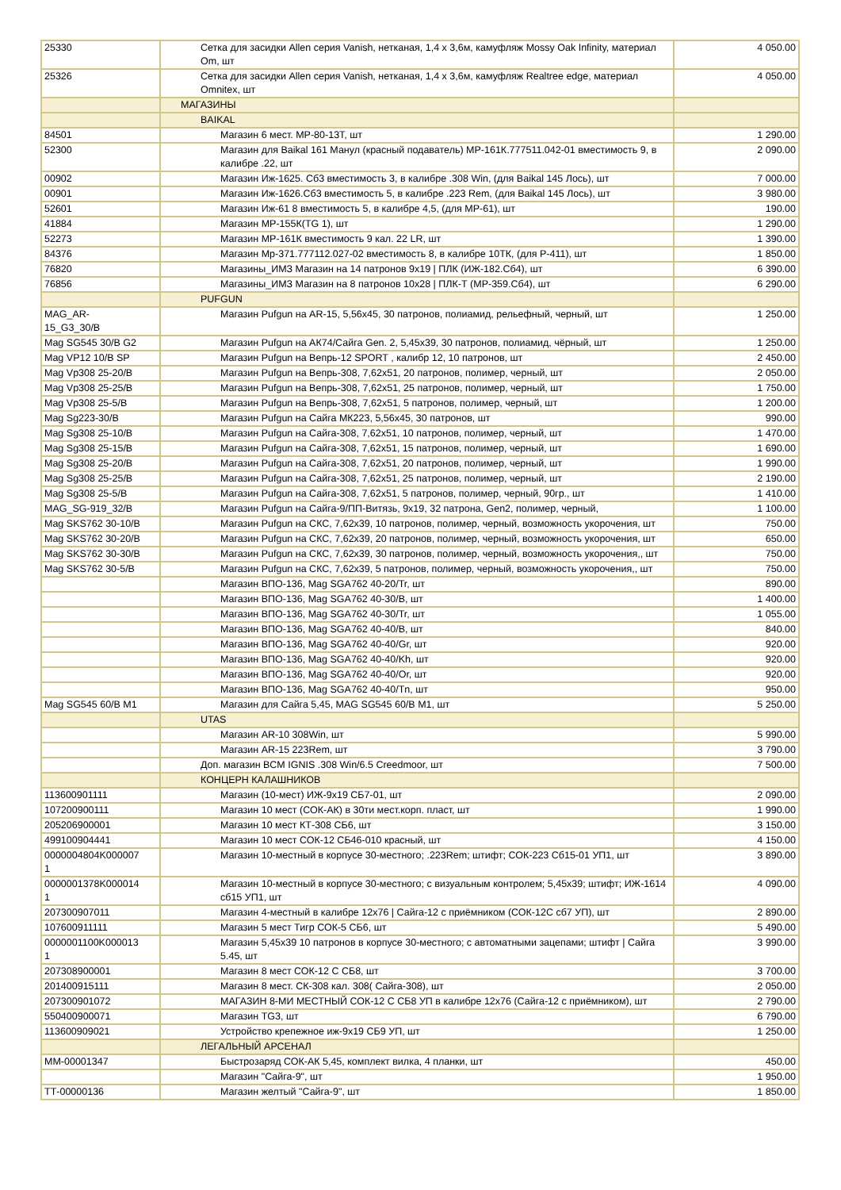| 25330 | Сетка для засидки Allen серия Vanish, нетканая, 1,4 х 3,6м, камуфляж Mossy Oak Infinity, материал Om, шт | 4 050.00 |
| 25326 | Сетка для засидки Allen серия Vanish, нетканая, 1,4 х 3,6м, камуфляж Realtree edge, материал Omnitex, шт | 4 050.00 |
| | МАГАЗИНЫ | |
| | BAIKAL | |
| 84501 | Магазин 6 мест. МР-80-13Т, шт | 1 290.00 |
| 52300 | Магазин для Baikal 161 Манул (красный подаватель) МР-161К.777511.042-01 вместимость 9, в калибре .22, шт | 2 090.00 |
| 00902 | Магазин Иж-1625. Сб3 вместимость 3, в калибре .308 Win, (для Baikal 145 Лось), шт | 7 000.00 |
| 00901 | Магазин Иж-1626.Сб3 вместимость 5, в калибре .223 Rem, (для Baikal 145 Лось), шт | 3 980.00 |
| 52601 | Магазин Иж-61 8 вместимость 5, в калибре 4,5, (для МР-61), шт | 190.00 |
| 41884 | Магазин МР-155К(TG 1), шт | 1 290.00 |
| 52273 | Магазин МР-161К вместимость 9 кал. 22 LR, шт | 1 390.00 |
| 84376 | Магазин Мр-371.777112.027-02 вместимость 8, в калибре 10ТК, (для Р-411), шт | 1 850.00 |
| 76820 | Магазины_ИМЗ Магазин на 14 патронов 9х19 / ПЛК (ИЖ-182.Сб4), шт | 6 390.00 |
| 76856 | Магазины_ИМЗ Магазин на 8 патронов 10х28 / ПЛК-Т (МР-359.Сб4), шт | 6 290.00 |
| | PUFGUN | |
| MAG_AR- 15_G3_30/B | Магазин Pufgun на AR-15, 5,56x45, 30 патронов, полиамид, рельефный, черный, шт | 1 250.00 |
| Mag SG545 30/B G2 | Магазин Pufgun на АК74/Сайга Gen. 2, 5,45x39, 30 патронов, полиамид, чёрный, шт | 1 250.00 |
| Mag VP12 10/B SP | Магазин Pufgun на Вепрь-12 SPORT , калибр 12, 10 патронов, шт | 2 450.00 |
| Mag Vp308 25-20/B | Магазин Pufgun на Вепрь-308, 7,62x51, 20 патронов, полимер, черный, шт | 2 050.00 |
| Mag Vp308 25-25/B | Магазин Pufgun на Вепрь-308, 7,62x51, 25 патронов, полимер, черный, шт | 1 750.00 |
| Mag Vp308 25-5/B | Магазин Pufgun на Вепрь-308, 7,62x51, 5 патронов, полимер, черный, шт | 1 200.00 |
| Mag Sg223-30/B | Магазин Pufgun на Сайга МК223, 5,56x45, 30 патронов, шт | 990.00 |
| Mag Sg308 25-10/B | Магазин Pufgun на Сайга-308, 7,62x51, 10 патронов, полимер, черный, шт | 1 470.00 |
| Mag Sg308 25-15/B | Магазин Pufgun на Сайга-308, 7,62x51, 15 патронов, полимер, черный, шт | 1 690.00 |
| Mag Sg308 25-20/B | Магазин Pufgun на Сайга-308, 7,62x51, 20 патронов, полимер, черный, шт | 1 990.00 |
| Mag Sg308 25-25/B | Магазин Pufgun на Сайга-308, 7,62x51, 25 патронов, полимер, черный, шт | 2 190.00 |
| Mag Sg308 25-5/B | Магазин Pufgun на Сайга-308, 7,62x51, 5 патронов, полимер, черный, 90гр., шт | 1 410.00 |
| MAG_SG-919_32/B | Магазин Pufgun на Сайга-9/ПП-Витязь, 9x19, 32 патрона, Gen2, полимер, черный, | 1 100.00 |
| Mag SKS762 30-10/B | Магазин Pufgun на СКС, 7,62x39, 10 патронов, полимер, черный, возможность укорочения, шт | 750.00 |
| Mag SKS762 30-20/B | Магазин Pufgun на СКС, 7,62x39, 20 патронов, полимер, черный, возможность укорочения, шт | 650.00 |
| Mag SKS762 30-30/B | Магазин Pufgun на СКС, 7,62x39, 30 патронов, полимер, черный, возможность укорочения,, шт | 750.00 |
| Mag SKS762 30-5/B | Магазин Pufgun на СКС, 7,62x39, 5 патронов, полимер, черный, возможность укорочения,, шт | 750.00 |
| | Магазин ВПО-136, Mag SGA762 40-20/Tr, шт | 890.00 |
| | Магазин ВПО-136, Mag SGA762 40-30/B, шт | 1 400.00 |
| | Магазин ВПО-136, Mag SGA762 40-30/Tr, шт | 1 055.00 |
| | Магазин ВПО-136, Mag SGA762 40-40/B, шт | 840.00 |
| | Магазин ВПО-136, Mag SGA762 40-40/Gr, шт | 920.00 |
| | Магазин ВПО-136, Mag SGA762 40-40/Kh, шт | 920.00 |
| | Магазин ВПО-136, Mag SGA762 40-40/Or, шт | 920.00 |
| | Магазин ВПО-136, Mag SGA762 40-40/Tn, шт | 950.00 |
| Mag SG545 60/B M1 | Магазин для Сайга 5,45, MAG SG545 60/B M1, шт | 5 250.00 |
| | UTAS | |
| | Магазин AR-10 308Win, шт | 5 990.00 |
| | Магазин AR-15 223Rem, шт | 3 790.00 |
| | Доп. магазин BCM IGNIS .308 Win/6.5 Creedmoor, шт | 7 500.00 |
| | КОНЦЕРН КАЛАШНИКОВ | |
| 113600901111 | Магазин (10-мест) ИЖ-9х19 СБ7-01, шт | 2 090.00 |
| 107200900111 | Магазин 10 мест (СОК-АК) в 30ти мест.корп. пласт, шт | 1 990.00 |
| 205206900001 | Магазин 10 мест КТ-308 СБ6, шт | 3 150.00 |
| 499100904441 | Магазин 10 мест СОК-12 СБ46-010 красный, шт | 4 150.00 |
| 0000004804K000007 1 | Магазин 10-местный в корпусе 30-местного; .223Rem; штифт; СОК-223 Сб15-01 УП1, шт | 3 890.00 |
| 0000001378K000014 1 | Магазин 10-местный в корпусе 30-местного; с визуальным контролем; 5,45х39; штифт; ИЖ-1614 сб15 УП1, шт | 4 090.00 |
| 207300907011 | Магазин 4-местный в калибре 12х76 / Сайга-12 с приёмником (СОК-12С сб7 УП), шт | 2 890.00 |
| 107600911111 | Магазин 5 мест Тигр СОК-5 СБ6, шт | 5 490.00 |
| 0000001100K000013 1 | Магазин 5,45х39 10 патронов в корпусе 30-местного; с автоматными зацепами; штифт / Сайга 5.45, шт | 3 990.00 |
| 207308900001 | Магазин 8 мест СОК-12 С СБ8, шт | 3 700.00 |
| 201400915111 | Магазин 8 мест. СК-308 кал. 308( Сайга-308), шт | 2 050.00 |
| 207300901072 | МАГАЗИН 8-МИ МЕСТНЫЙ СОК-12 С СБ8 УП в калибре 12х76 (Сайга-12 с приёмником), шт | 2 790.00 |
| 550400900071 | Магазин TG3, шт | 6 790.00 |
| 113600909021 | Устройство крепежное иж-9х19 СБ9 УП, шт | 1 250.00 |
| | ЛЕГАЛЬНЫЙ АРСЕНАЛ | |
| ММ-00001347 | Быстрозаряд СОК-АК 5,45, комплект вилка, 4 планки, шт | 450.00 |
| | Магазин "Сайга-9", шт | 1 950.00 |
| ТТ-00000136 | Магазин желтый "Сайга-9", шт | 1 850.00 |